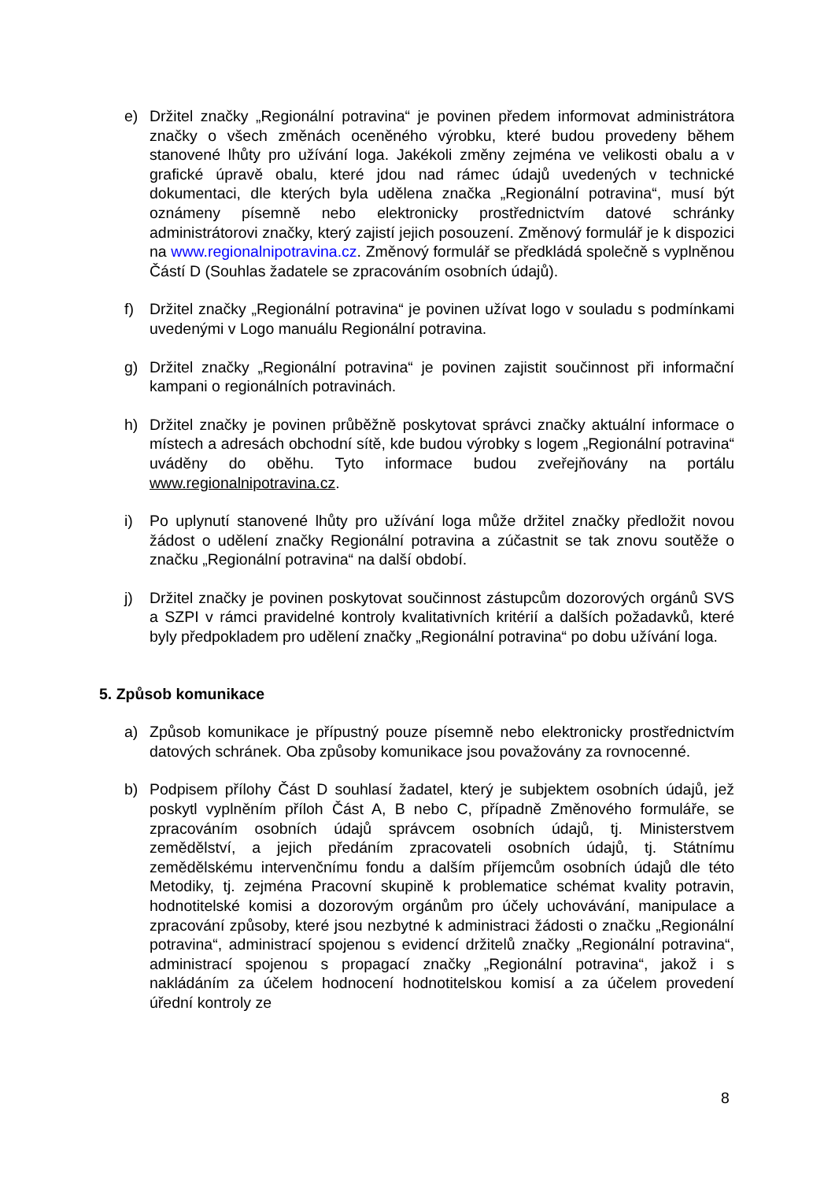e) Držitel značky „Regionální potravina“ je povinen předem informovat administrátora značky o všech změnách oceněného výrobku, které budou provedeny během stanovené lhůty pro užívání loga. Jakékoli změny zejména ve velikosti obalu a v grafické úpravě obalu, které jdou nad rámec údajů uvedených v technické dokumentaci, dle kterých byla udělena značka „Regionální potravina“, musí být oznámeny písemně nebo elektronicky prostřednictvím datové schránky administrátorovi značky, který zajistí jejich posouzení. Změnový formulář je k dispozici na www.regionalnipotravina.cz. Změnový formulář se předkládá společně s vyplněnou Částí D (Souhlas žadatele se zpracováním osobních údajů).
f) Držitel značky „Regionální potravina“ je povinen užívat logo v souladu s podmínkami uvedenými v Logo manuálu Regionální potravina.
g) Držitel značky „Regionální potravina“ je povinen zajistit součinnost při informační kampani o regionálních potravinách.
h) Držitel značky je povinen průběžně poskytovat správci značky aktuální informace o místech a adresách obchodní sítě, kde budou výrobky s logem „Regionální potravina“ uváděny do oběhu. Tyto informace budou zveřejňovány na portálu www.regionalnipotravina.cz.
i) Po uplynutí stanovené lhůty pro užívání loga může držitel značky předložit novou žádost o udělení značky Regionální potravina a zúčastnit se tak znovu soutěže o značku „Regionální potravina“ na další období.
j) Držitel značky je povinen poskytovat součinnost zástupcům dozorových orgánů SVS a SZPI v rámci pravidelné kontroly kvalitativních kritérií a dalších požadavků, které byly předpokladem pro udělení značky „Regionální potravina“ po dobu užívání loga.
5. Způsob komunikace
a) Způsob komunikace je přípustný pouze písemně nebo elektronicky prostřednictvím datových schránek. Oba způsoby komunikace jsou považovány za rovnocenné.
b) Podpisem přílohy Část D souhlasí žadatel, který je subjektem osobních údajů, jež poskytl vyplněním příloh Část A, B nebo C, případně Změnového formuláře, se zpracováním osobních údajů správcem osobních údajů, tj. Ministerstvem zemědělství, a jejich předáním zpracovateli osobních údajů, tj. Státnímu zemědělskému intervenčnímu fondu a dalším příjemcům osobních údajů dle této Metodiky, tj. zejména Pracovní skupině k problematice schémat kvality potravin, hodnotitelské komisi a dozorovým orgánům pro účely uchovávání, manipulace a zpracování způsoby, které jsou nezbytné k administraci žádosti o značku „Regionální potravina“, administrací spojenou s evidencí držitelů značky „Regionální potravina“, administrací spojenou s propagací značky „Regionální potravina“, jakož i s nakládáním za účelem hodnocení hodnotitelskou komisí a za účelem provedení úřední kontroly ze
8